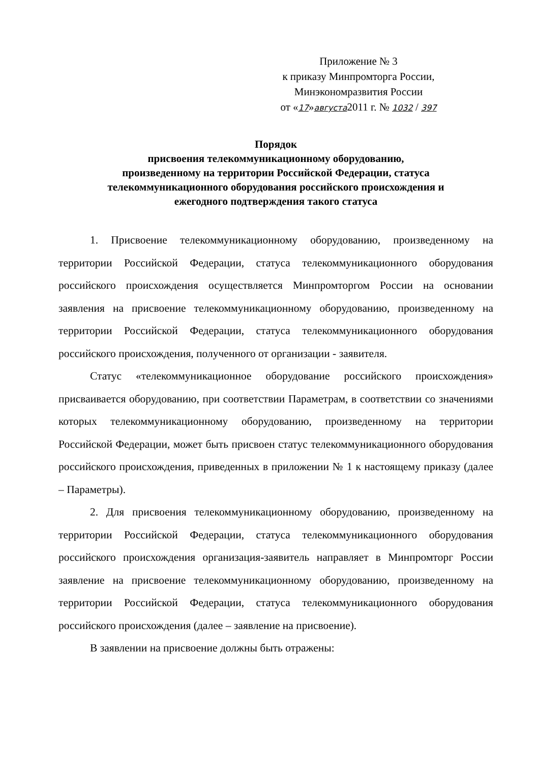Приложение № 3
к приказу Минпромторга России,
Минэкономразвития России
от «17»августа2011 г. № 1032 / 397
Порядок
присвоения телекоммуникационному оборудованию,
произведенному на территории Российской Федерации, статуса
телекоммуникационного оборудования российского происхождения и
ежегодного подтверждения такого статуса
1. Присвоение телекоммуникационному оборудованию, произведенному на территории Российской Федерации, статуса телекоммуникационного оборудования российского происхождения осуществляется Минпромторгом России на основании заявления на присвоение телекоммуникационному оборудованию, произведенному на территории Российской Федерации, статуса телекоммуникационного оборудования российского происхождения, полученного от организации - заявителя.
Статус «телекоммуникационное оборудование российского происхождения» присваивается оборудованию, при соответствии Параметрам, в соответствии со значениями которых телекоммуникационному оборудованию, произведенному на территории Российской Федерации, может быть присвоен статус телекоммуникационного оборудования российского происхождения, приведенных в приложении № 1 к настоящему приказу (далее – Параметры).
2. Для присвоения телекоммуникационному оборудованию, произведенному на территории Российской Федерации, статуса телекоммуникационного оборудования российского происхождения организация-заявитель направляет в Минпромторг России заявление на присвоение телекоммуникационному оборудованию, произведенному на территории Российской Федерации, статуса телекоммуникационного оборудования российского происхождения (далее – заявление на присвоение).
В заявлении на присвоение должны быть отражены: